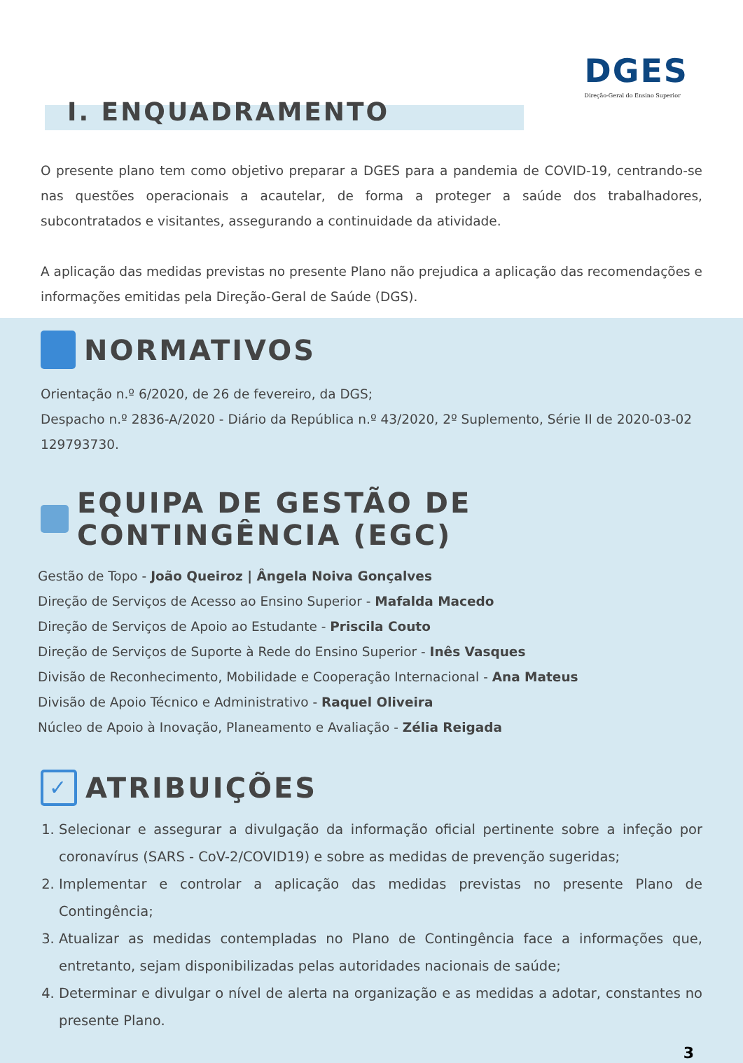DGES
Direção-Geral do Ensino Superior
I. ENQUADRAMENTO
O presente plano tem como objetivo preparar a DGES para a pandemia de COVID-19, centrando-se nas questões operacionais a acautelar, de forma a proteger a saúde dos trabalhadores, subcontratados e visitantes, assegurando a continuidade da atividade.
A aplicação das medidas previstas no presente Plano não prejudica a aplicação das recomendações e informações emitidas pela Direção-Geral de Saúde (DGS).
NORMATIVOS
Orientação n.º 6/2020, de 26 de fevereiro, da DGS;
Despacho n.º 2836-A/2020 - Diário da República n.º 43/2020, 2º Suplemento, Série II de 2020-03-02 129793730.
EQUIPA DE GESTÃO DE CONTINGÊNCIA (EGC)
Gestão de Topo - João Queiroz | Ângela Noiva Gonçalves
Direção de Serviços de Acesso ao Ensino Superior - Mafalda Macedo
Direção de Serviços de Apoio ao Estudante - Priscila Couto
Direção de Serviços de Suporte à Rede do Ensino Superior - Inês Vasques
Divisão de Reconhecimento, Mobilidade e Cooperação Internacional - Ana Mateus
Divisão de Apoio Técnico e Administrativo - Raquel Oliveira
Núcleo de Apoio à Inovação, Planeamento e Avaliação - Zélia Reigada
✓ ATRIBUIÇÕES
1. Selecionar e assegurar a divulgação da informação oficial pertinente sobre a infeção por coronavírus (SARS - CoV-2/COVID19) e sobre as medidas de prevenção sugeridas;
2. Implementar e controlar a aplicação das medidas previstas no presente Plano de Contingência;
3. Atualizar as medidas contempladas no Plano de Contingência face a informações que, entretanto, sejam disponibilizadas pelas autoridades nacionais de saúde;
4. Determinar e divulgar o nível de alerta na organização e as medidas a adotar, constantes no presente Plano.
3